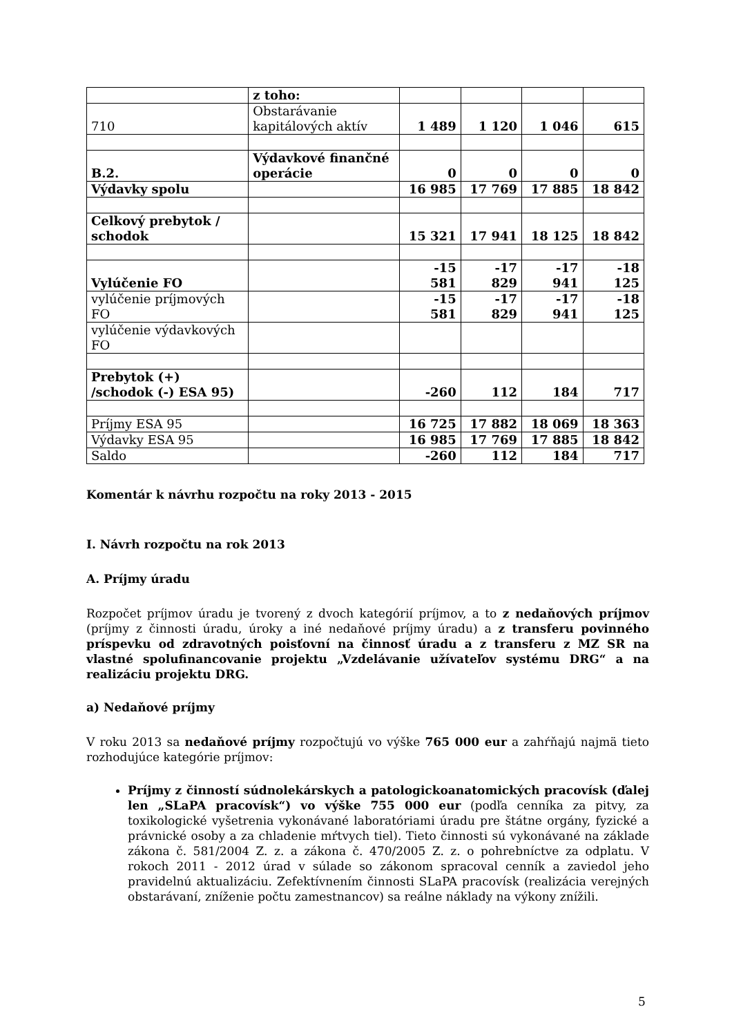| | z toho: | | | | |
| 710 | Obstarávanie kapitálových aktív | 1 489 | 1 120 | 1 046 | 615 |
| B.2. | Výdavkové finančné operácie | 0 | 0 | 0 | 0 |
| Výdavky spolu | | 16 985 | 17 769 | 17 885 | 18 842 |
| Celkový prebytok / schodok | | 15 321 | 17 941 | 18 125 | 18 842 |
| Vylúčenie FO | | -15 581 | -17 829 | -17 941 | -18 125 |
| vylúčenie príjmových FO | | -15 581 | -17 829 | -17 941 | -18 125 |
| vylúčenie výdavkových FO | | | | | |
| Prebytok (+) /schodok (-) ESA 95) | | -260 | 112 | 184 | 717 |
| Príjmy ESA 95 | | 16 725 | 17 882 | 18 069 | 18 363 |
| Výdavky ESA 95 | | 16 985 | 17 769 | 17 885 | 18 842 |
| Saldo | | -260 | 112 | 184 | 717 |
Komentár k návrhu rozpočtu na roky 2013 - 2015
I. Návrh rozpočtu na rok 2013
A. Príjmy úradu
Rozpočet príjmov úradu je tvorený z dvoch kategórií príjmov, a to z nedaňových príjmov (príjmy z činnosti úradu, úroky a iné nedaňové príjmy úradu) a z transferu povinného príspevku od zdravotných poisťovní na činnosť úradu a z transferu z MZ SR na vlastné spolufinancovanie projektu „Vzdelávanie užívateľov systému DRG“ a na realizáciu projektu DRG.
a) Nedaňové príjmy
V roku 2013 sa nedaňové príjmy rozpočtujú vo výške 765 000 eur a zahŕňajú najmä tieto rozhodujúce kategórie príjmov:
Príjmy z činností súdnolekárskych a patologickoanatomických pracovísk (ďalej len „SLaPA pracovísk“) vo výške 755 000 eur (podľa cenníka za pitvy, za toxikologické vyšetrenia vykonávané laboratóriami úradu pre štátne orgány, fyzické a právnické osoby a za chladenie mŕtvych tiel). Tieto činnosti sú vykonávané na základe zákona č. 581/2004 Z. z. a zákona č. 470/2005 Z. z. o pohrebníctve za odplatu. V rokoch 2011 - 2012 úrad v súlade so zákonom spracoval cenník a zaviedol jeho pravidelnú aktualizáciu. Zefektívnením činnosti SLaPA pracovísk (realizácia verejných obstarávaní, zníženie počtu zamestnancov) sa reálne náklady na výkony znížili.
5